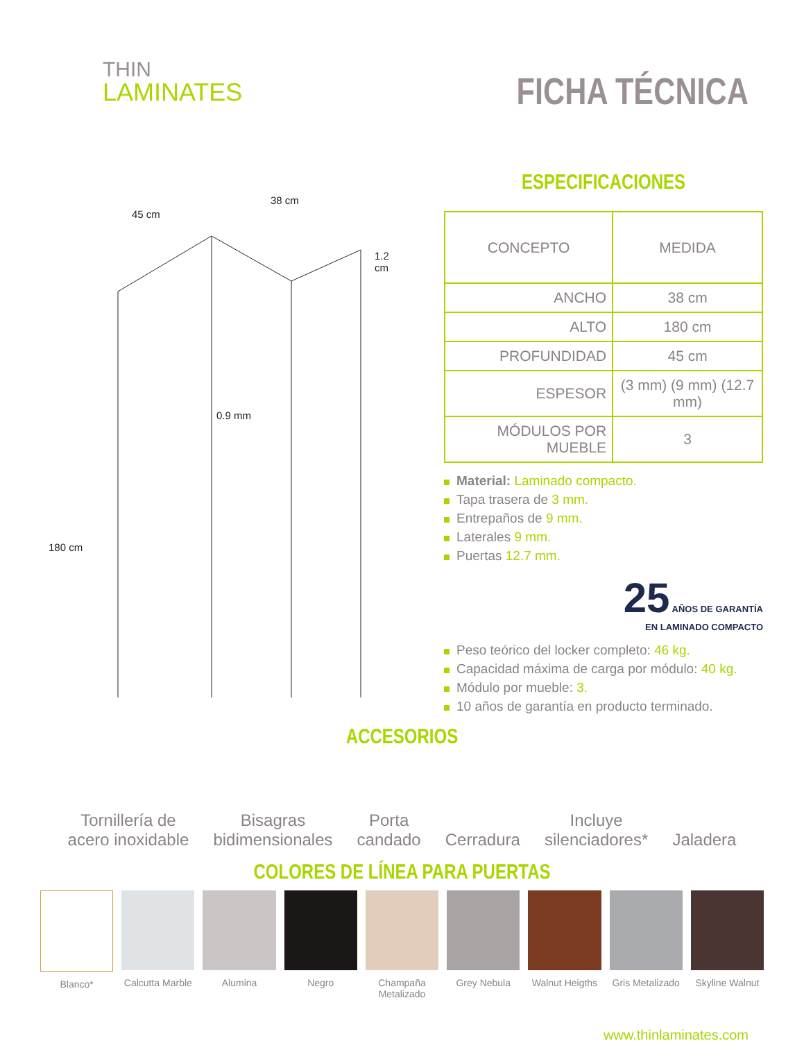THIN
LAMINATES
FICHA TÉCNICA
45 cm
38 cm
1.2 cm
0.9 mm
180 cm
ESPECIFICACIONES
| CONCEPTO | MEDIDA |
| --- | --- |
| ANCHO | 38 cm |
| ALTO | 180 cm |
| PROFUNDIDAD | 45 cm |
| ESPESOR | (3 mm) (9 mm) (12.7 mm) |
| MÓDULOS POR MUEBLE | 3 |
Material: Laminado compacto.
Tapa trasera de 3 mm.
Entrepaños de 9 mm.
Laterales 9 mm.
Puertas 12.7 mm.
25 AÑOS DE GARANTÍA
EN LAMINADO COMPACTO
Peso teórico del locker completo: 46 kg.
Capacidad máxima de carga por módulo: 40 kg.
Módulo por mueble: 3.
10 años de garantía en producto terminado.
ACCESORIOS
Tornillería de
acero inoxidable
Bisagras
bidimensionales
Porta
candado
Cerradura
Incluye
silenciadores*
Jaladera
COLORES DE LÍNEA PARA PUERTAS
Blanco* Calcutta Marble Alumina Negro Champaña Metalizado Grey Nebula Walnut Heigths Gris Metalizado Skyline Walnut
www.thinlaminates.com